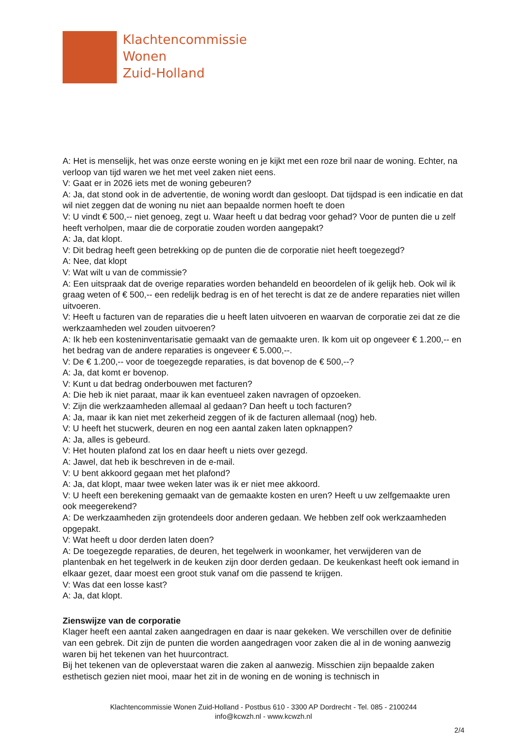Klachtencommissie
Wonen
Zuid-Holland
A: Het is menselijk, het was onze eerste woning en je kijkt met een roze bril naar de woning. Echter, na verloop van tijd waren we het met veel zaken niet eens.
V: Gaat er in 2026 iets met de woning gebeuren?
A: Ja, dat stond ook in de advertentie, de woning wordt dan gesloopt. Dat tijdspad is een indicatie en dat wil niet zeggen dat de woning nu niet aan bepaalde normen hoeft te doen
V: U vindt € 500,-- niet genoeg, zegt u. Waar heeft u dat bedrag voor gehad? Voor de punten die u zelf heeft verholpen, maar die de corporatie zouden worden aangepakt?
A: Ja, dat klopt.
V: Dit bedrag heeft geen betrekking op de punten die de corporatie niet heeft toegezegd?
A: Nee, dat klopt
V: Wat wilt u van de commissie?
A: Een uitspraak dat de overige reparaties worden behandeld en beoordelen of ik gelijk heb. Ook wil ik graag weten of € 500,-- een redelijk bedrag is en of het terecht is dat ze de andere reparaties niet willen uitvoeren.
V: Heeft u facturen van de reparaties die u heeft laten uitvoeren en waarvan de corporatie zei dat ze die werkzaamheden wel zouden uitvoeren?
A: Ik heb een kosteninventarisatie gemaakt van de gemaakte uren. Ik kom uit op ongeveer € 1.200,-- en het bedrag van de andere reparaties is ongeveer € 5.000,--.
V: De € 1.200,-- voor de toegezegde reparaties, is dat bovenop de € 500,--?
A: Ja, dat komt er bovenop.
V: Kunt u dat bedrag onderbouwen met facturen?
A: Die heb ik niet paraat, maar ik kan eventueel zaken navragen of opzoeken.
V: Zijn die werkzaamheden allemaal al gedaan? Dan heeft u toch facturen?
A: Ja, maar ik kan niet met zekerheid zeggen of ik de facturen allemaal (nog) heb.
V: U heeft het stucwerk, deuren en nog een aantal zaken laten opknappen?
A: Ja, alles is gebeurd.
V: Het houten plafond zat los en daar heeft u niets over gezegd.
A: Jawel, dat heb ik beschreven in de e-mail.
V: U bent akkoord gegaan met het plafond?
A: Ja, dat klopt, maar twee weken later was ik er niet mee akkoord.
V: U heeft een berekening gemaakt van de gemaakte kosten en uren? Heeft u uw zelfgemaakte uren ook meegerekend?
A: De werkzaamheden zijn grotendeels door anderen gedaan. We hebben zelf ook werkzaamheden opgepakt.
V: Wat heeft u door derden laten doen?
A: De toegezegde reparaties, de deuren, het tegelwerk in woonkamer, het verwijderen van de plantenbak en het tegelwerk in de keuken zijn door derden gedaan. De keukenkast heeft ook iemand in elkaar gezet, daar moest een groot stuk vanaf om die passend te krijgen.
V: Was dat een losse kast?
A: Ja, dat klopt.
Zienswijze van de corporatie
Klager heeft een aantal zaken aangedragen en daar is naar gekeken. We verschillen over de definitie van een gebrek. Dit zijn de punten die worden aangedragen voor zaken die al in de woning aanwezig waren bij het tekenen van het huurcontract.
Bij het tekenen van de opleverstaat waren die zaken al aanwezig. Misschien zijn bepaalde zaken esthetisch gezien niet mooi, maar het zit in de woning en de woning is technisch in
Klachtencommissie Wonen Zuid-Holland - Postbus 610 - 3300 AP Dordrecht - Tel. 085 - 2100244
info@kcwzh.nl - www.kcwzh.nl
2/4